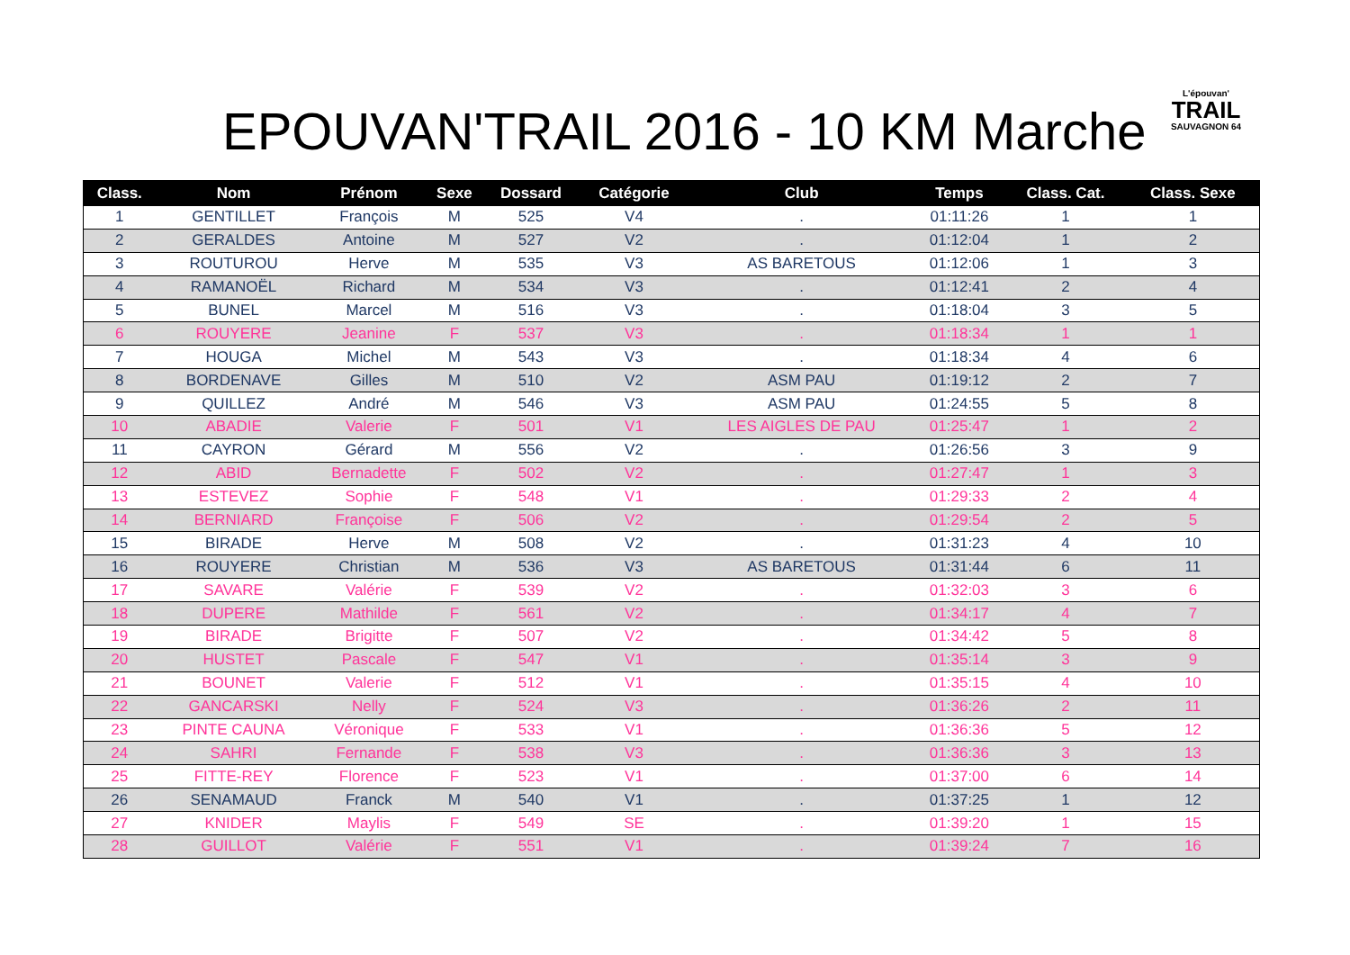EPOUVAN'TRAIL 2016 - 10 KM Marche
L'épouvan'
TRAIL
SAUVAGNON 64
| Class. | Nom | Prénom | Sexe | Dossard | Catégorie | Club | Temps | Class. Cat. | Class. Sexe |
| --- | --- | --- | --- | --- | --- | --- | --- | --- | --- |
| 1 | GENTILLET | François | M | 525 | V4 | . | 01:11:26 | 1 | 1 |
| 2 | GERALDES | Antoine | M | 527 | V2 | . | 01:12:04 | 1 | 2 |
| 3 | ROUTUROU | Herve | M | 535 | V3 | AS BARETOUS | 01:12:06 | 1 | 3 |
| 4 | RAMANOËL | Richard | M | 534 | V3 | . | 01:12:41 | 2 | 4 |
| 5 | BUNEL | Marcel | M | 516 | V3 | . | 01:18:04 | 3 | 5 |
| 6 | ROUYERE | Jeanine | F | 537 | V3 | . | 01:18:34 | 1 | 1 |
| 7 | HOUGA | Michel | M | 543 | V3 | . | 01:18:34 | 4 | 6 |
| 8 | BORDENAVE | Gilles | M | 510 | V2 | ASM PAU | 01:19:12 | 2 | 7 |
| 9 | QUILLEZ | André | M | 546 | V3 | ASM PAU | 01:24:55 | 5 | 8 |
| 10 | ABADIE | Valerie | F | 501 | V1 | LES AIGLES DE PAU | 01:25:47 | 1 | 2 |
| 11 | CAYRON | Gérard | M | 556 | V2 | . | 01:26:56 | 3 | 9 |
| 12 | ABID | Bernadette | F | 502 | V2 | . | 01:27:47 | 1 | 3 |
| 13 | ESTEVEZ | Sophie | F | 548 | V1 | . | 01:29:33 | 2 | 4 |
| 14 | BERNIARD | Françoise | F | 506 | V2 | . | 01:29:54 | 2 | 5 |
| 15 | BIRADE | Herve | M | 508 | V2 | . | 01:31:23 | 4 | 10 |
| 16 | ROUYERE | Christian | M | 536 | V3 | AS BARETOUS | 01:31:44 | 6 | 11 |
| 17 | SAVARE | Valérie | F | 539 | V2 | . | 01:32:03 | 3 | 6 |
| 18 | DUPERE | Mathilde | F | 561 | V2 | . | 01:34:17 | 4 | 7 |
| 19 | BIRADE | Brigitte | F | 507 | V2 | . | 01:34:42 | 5 | 8 |
| 20 | HUSTET | Pascale | F | 547 | V1 | . | 01:35:14 | 3 | 9 |
| 21 | BOUNET | Valerie | F | 512 | V1 | . | 01:35:15 | 4 | 10 |
| 22 | GANCARSKI | Nelly | F | 524 | V3 | . | 01:36:26 | 2 | 11 |
| 23 | PINTE CAUNA | Véronique | F | 533 | V1 | . | 01:36:36 | 5 | 12 |
| 24 | SAHRI | Fernande | F | 538 | V3 | . | 01:36:36 | 3 | 13 |
| 25 | FITTE-REY | Florence | F | 523 | V1 | . | 01:37:00 | 6 | 14 |
| 26 | SENAMAUD | Franck | M | 540 | V1 | . | 01:37:25 | 1 | 12 |
| 27 | KNIDER | Maylis | F | 549 | SE | . | 01:39:20 | 1 | 15 |
| 28 | GUILLOT | Valérie | F | 551 | V1 | . | 01:39:24 | 7 | 16 |